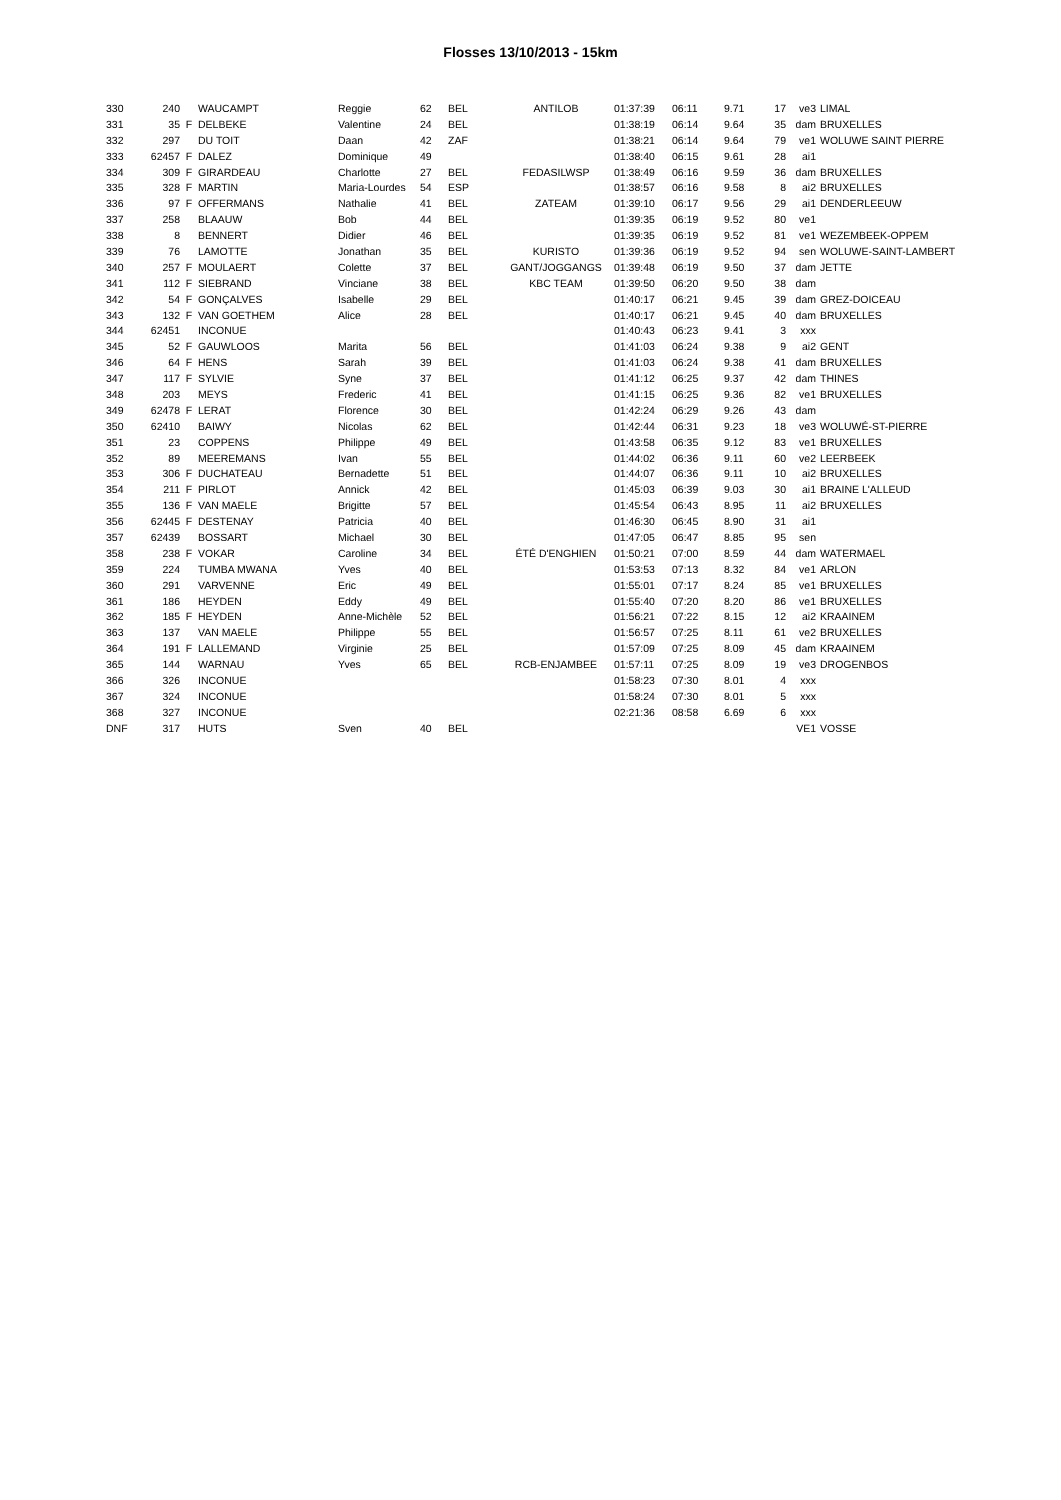Flosses 13/10/2013 - 15km
| 330 | 240 | | WAUCAMPT | Reggie | 62 | BEL | ANTILOB | 01:37:39 | 06:11 | 9.71 | 17 | ve3 | LIMAL |
| 331 | 35 | F | DELBEKE | Valentine | 24 | BEL | | 01:38:19 | 06:14 | 9.64 | 35 | dam | BRUXELLES |
| 332 | 297 | | DU TOIT | Daan | 42 | ZAF | | 01:38:21 | 06:14 | 9.64 | 79 | ve1 | WOLUWE SAINT PIERRE |
| 333 | 62457 | F | DALEZ | Dominique | 49 | | | 01:38:40 | 06:15 | 9.61 | 28 | ai1 | |
| 334 | 309 | F | GIRARDEAU | Charlotte | 27 | BEL | FEDASILWSP | 01:38:49 | 06:16 | 9.59 | 36 | dam | BRUXELLES |
| 335 | 328 | F | MARTIN | Maria-Lourdes | 54 | ESP | | 01:38:57 | 06:16 | 9.58 | 8 | ai2 | BRUXELLES |
| 336 | 97 | F | OFFERMANS | Nathalie | 41 | BEL | ZATEAM | 01:39:10 | 06:17 | 9.56 | 29 | ai1 | DENDERLEEUW |
| 337 | 258 | | BLAAUW | Bob | 44 | BEL | | 01:39:35 | 06:19 | 9.52 | 80 | ve1 | |
| 338 | 8 | | BENNERT | Didier | 46 | BEL | | 01:39:35 | 06:19 | 9.52 | 81 | ve1 | WEZEMBEEK-OPPEM |
| 339 | 76 | | LAMOTTE | Jonathan | 35 | BEL | KURISTO | 01:39:36 | 06:19 | 9.52 | 94 | sen | WOLUWE-SAINT-LAMBERT |
| 340 | 257 | F | MOULAERT | Colette | 37 | BEL | GANT/JOGGANGS | 01:39:48 | 06:19 | 9.50 | 37 | dam | JETTE |
| 341 | 112 | F | SIEBRAND | Vinciane | 38 | BEL | KBC TEAM | 01:39:50 | 06:20 | 9.50 | 38 | dam | |
| 342 | 54 | F | GONÇALVES | Isabelle | 29 | BEL | | 01:40:17 | 06:21 | 9.45 | 39 | dam | GREZ-DOICEAU |
| 343 | 132 | F | VAN GOETHEM | Alice | 28 | BEL | | 01:40:17 | 06:21 | 9.45 | 40 | dam | BRUXELLES |
| 344 | 62451 | | INCONUE | | | | | 01:40:43 | 06:23 | 9.41 | 3 | xxx | |
| 345 | 52 | F | GAUWLOOS | Marita | 56 | BEL | | 01:41:03 | 06:24 | 9.38 | 9 | ai2 | GENT |
| 346 | 64 | F | HENS | Sarah | 39 | BEL | | 01:41:03 | 06:24 | 9.38 | 41 | dam | BRUXELLES |
| 347 | 117 | F | SYLVIE | Syne | 37 | BEL | | 01:41:12 | 06:25 | 9.37 | 42 | dam | THINES |
| 348 | 203 | | MEYS | Frederic | 41 | BEL | | 01:41:15 | 06:25 | 9.36 | 82 | ve1 | BRUXELLES |
| 349 | 62478 | F | LERAT | Florence | 30 | BEL | | 01:42:24 | 06:29 | 9.26 | 43 | dam | |
| 350 | 62410 | | BAIWY | Nicolas | 62 | BEL | | 01:42:44 | 06:31 | 9.23 | 18 | ve3 | WOLUWÉ-ST-PIERRE |
| 351 | 23 | | COPPENS | Philippe | 49 | BEL | | 01:43:58 | 06:35 | 9.12 | 83 | ve1 | BRUXELLES |
| 352 | 89 | | MEEREMANS | Ivan | 55 | BEL | | 01:44:02 | 06:36 | 9.11 | 60 | ve2 | LEERBEEK |
| 353 | 306 | F | DUCHATEAU | Bernadette | 51 | BEL | | 01:44:07 | 06:36 | 9.11 | 10 | ai2 | BRUXELLES |
| 354 | 211 | F | PIRLOT | Annick | 42 | BEL | | 01:45:03 | 06:39 | 9.03 | 30 | ai1 | BRAINE L'ALLEUD |
| 355 | 136 | F | VAN MAELE | Brigitte | 57 | BEL | | 01:45:54 | 06:43 | 8.95 | 11 | ai2 | BRUXELLES |
| 356 | 62445 | F | DESTENAY | Patricia | 40 | BEL | | 01:46:30 | 06:45 | 8.90 | 31 | ai1 | |
| 357 | 62439 | | BOSSART | Michael | 30 | BEL | | 01:47:05 | 06:47 | 8.85 | 95 | sen | |
| 358 | 238 | F | VOKAR | Caroline | 34 | BEL | ÉTÉ D'ENGHIEN | 01:50:21 | 07:00 | 8.59 | 44 | dam | WATERMAEL |
| 359 | 224 | | TUMBA MWANA | Yves | 40 | BEL | | 01:53:53 | 07:13 | 8.32 | 84 | ve1 | ARLON |
| 360 | 291 | | VARVENNE | Eric | 49 | BEL | | 01:55:01 | 07:17 | 8.24 | 85 | ve1 | BRUXELLES |
| 361 | 186 | | HEYDEN | Eddy | 49 | BEL | | 01:55:40 | 07:20 | 8.20 | 86 | ve1 | BRUXELLES |
| 362 | 185 | F | HEYDEN | Anne-Michèle | 52 | BEL | | 01:56:21 | 07:22 | 8.15 | 12 | ai2 | KRAAINEM |
| 363 | 137 | | VAN MAELE | Philippe | 55 | BEL | | 01:56:57 | 07:25 | 8.11 | 61 | ve2 | BRUXELLES |
| 364 | 191 | F | LALLEMAND | Virginie | 25 | BEL | | 01:57:09 | 07:25 | 8.09 | 45 | dam | KRAAINEM |
| 365 | 144 | | WARNAU | Yves | 65 | BEL | RCB-ENJAMBEE | 01:57:11 | 07:25 | 8.09 | 19 | ve3 | DROGENBOS |
| 366 | 326 | | INCONUE | | | | | 01:58:23 | 07:30 | 8.01 | 4 | xxx | |
| 367 | 324 | | INCONUE | | | | | 01:58:24 | 07:30 | 8.01 | 5 | xxx | |
| 368 | 327 | | INCONUE | | | | | 02:21:36 | 08:58 | 6.69 | 6 | xxx | |
| DNF | 317 | | HUTS | Sven | 40 | BEL | | | | | | VE1 | VOSSE |